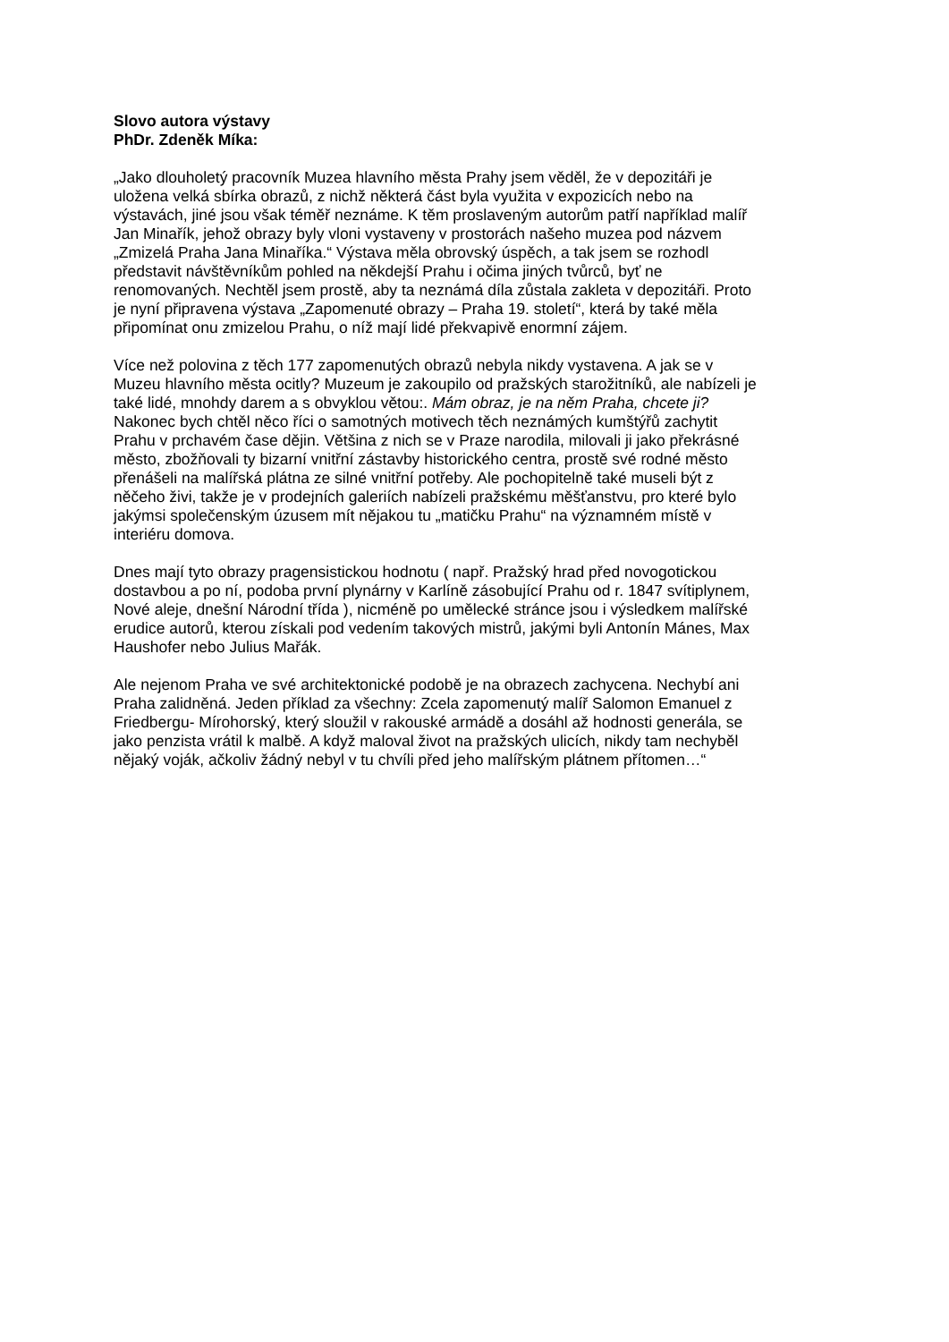Slovo autora výstavy
PhDr. Zdeněk Míka:
„Jako dlouholetý pracovník Muzea hlavního města Prahy jsem věděl, že v depozitáři je
uložena velká sbírka obrazů, z nichž některá část byla využita v expozicích nebo na
výstavách, jiné jsou však téměř neznáme. K těm proslaveným autorům patří například malíř
Jan Minařík, jehož obrazy byly vloni vystaveny v prostorách našeho muzea pod názvem
„Zmizelá Praha Jana Minaříka.“ Výstava měla obrovský úspěch, a tak jsem se rozhodl
představit návštěvníkům pohled na někdejší Prahu i očima jiných tvůrců, byť ne
renomovaných. Nechtěl jsem prostě, aby ta neznámá díla zůstala zakleta v depozitáři. Proto
je nyní připravena výstava „Zapomenuté obrazy – Praha 19. století“, která by také měla
připomínat onu zmizelou Prahu, o níž mají lidé překvapivě enormní zájem.
Více než polovina z těch 177 zapomenutých obrazů nebyla nikdy vystavena. A jak se v
Muzeu hlavního města ocitly? Muzeum je zakoupilo od pražských starožitníků, ale nabízeli je
také lidé, mnohdy darem a s obvyklou větou:. Mám obraz, je na něm Praha, chcete ji?
Nakonec bych chtěl něco říci o samotných motivech těch neznámých kumštýřů zachytit
Prahu v prchavém čase dějin. Většina z nich se v Praze narodila, milovali ji jako překrásné
město, zbožňovali ty bizarní vnitřní zástavby historického centra, prostě své rodné město
přenášeli na malířská plátna ze silné vnitřní potřeby. Ale pochopitelně také museli být z
něčeho živi, takže je v prodejních galeriích nabízeli pražskému měšťanstvu, pro které bylo
jakýmsi společenským úzusem mít nějakou tu „matičku Prahu“ na významném místě v
interiéru domova.
Dnes mají tyto obrazy pragensistickou hodnotu ( např. Pražský hrad před novogotickou
dostavbou a po ní, podoba první plynárny v Karlíně zásobující Prahu od r. 1847 svítiplynem,
Nové aleje, dnešní Národní třída ), nicméně po umělecké stránce jsou i výsledkem malířské
erudice autorů, kterou získali pod vedením takových mistrů, jakými byli Antonín Mánes, Max
Haushofer nebo Julius Mařák.
Ale nejenom Praha ve své architektonické podobě je na obrazech zachycena. Nechybí ani
Praha zalidněná. Jeden příklad za všechny: Zcela zapomenutý malíř Salomon Emanuel z
Friedbergu- Mírohorský, který sloužil v rakouské armádě a dosáhl až hodnosti generála, se
jako penzista vrátil k malbě. A když maloval život na pražských ulicích, nikdy tam nechyběl
nějaký voják, ačkoliv žádný nebyl v tu chvíli před jeho malířským plátnem přítomen…“